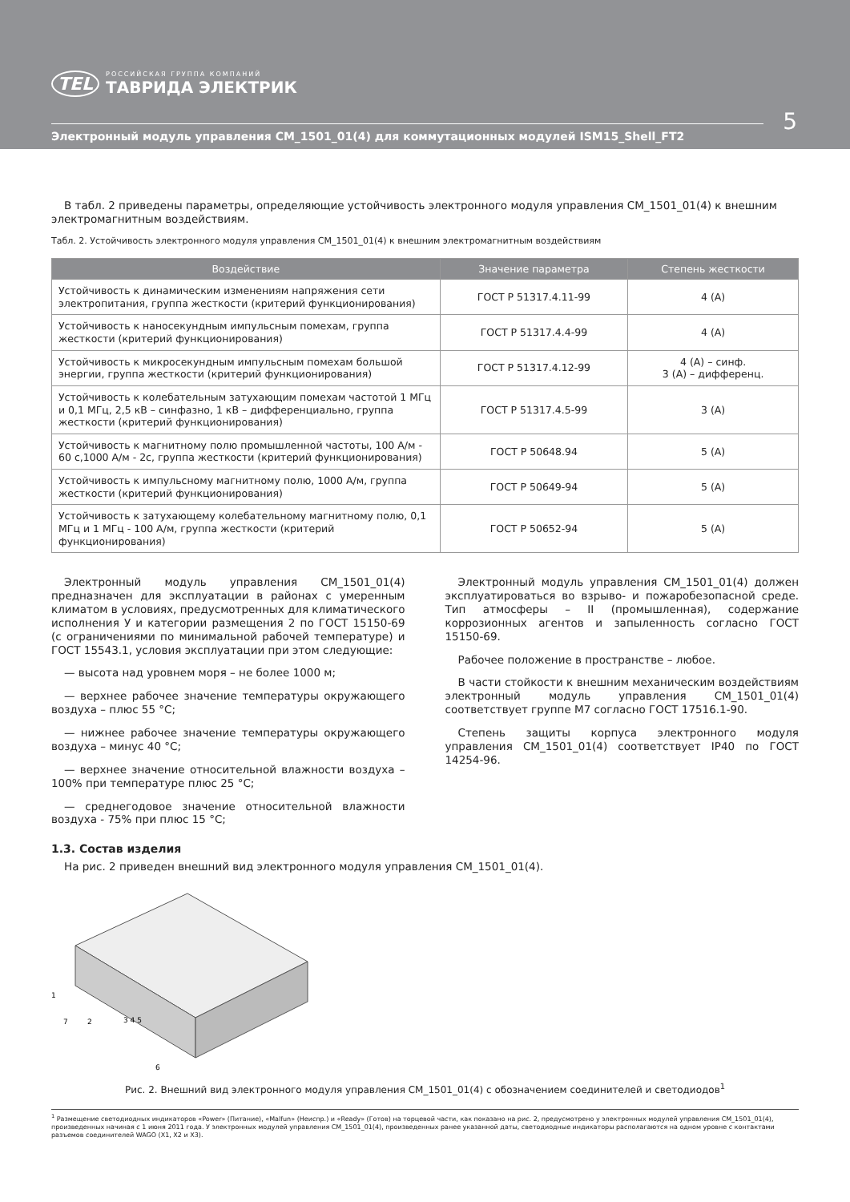TEL
РОССИЙСКАЯ ГРУППА КОМПАНИЙ
ТАВРИДА ЭЛЕКТРИК
5
Электронный модуль управления CM_1501_01(4) для коммутационных модулей ISM15_Shell_FT2
В табл. 2 приведены параметры, определяющие устойчивость электронного модуля управления CM_1501_01(4) к внешним электромагнитным воздействиям.
Табл. 2. Устойчивость электронного модуля управления CM_1501_01(4) к внешним электромагнитным воздействиям
| Воздействие | Значение параметра | Степень жесткости |
| --- | --- | --- |
| Устойчивость к динамическим изменениям напряжения сети электропитания, группа жесткости (критерий функционирования) | ГОСТ Р 51317.4.11-99 | 4 (А) |
| Устойчивость к наносекундным импульсным помехам, группа жесткости (критерий функционирования) | ГОСТ Р 51317.4.4-99 | 4 (А) |
| Устойчивость к микросекундным импульсным помехам большой энергии, группа жесткости (критерий функционирования) | ГОСТ Р 51317.4.12-99 | 4 (А) – синф. 3 (А) – дифференц. |
| Устойчивость к колебательным затухающим помехам частотой 1 МГц и 0,1 МГц, 2,5 кВ – синфазно, 1 кВ – дифференциально, группа жесткости (критерий функционирования) | ГОСТ Р 51317.4.5-99 | 3 (А) |
| Устойчивость к магнитному полю промышленной частоты, 100 А/м - 60 с,1000 А/м - 2с, группа жесткости (критерий функционирования) | ГОСТ Р 50648.94 | 5 (А) |
| Устойчивость к импульсному магнитному полю, 1000 А/м, группа жесткости (критерий функционирования) | ГОСТ Р 50649-94 | 5 (А) |
| Устойчивость к затухающему колебательному магнитному полю, 0,1 МГц и 1 МГц - 100 А/м, группа жесткости (критерий функционирования) | ГОСТ Р 50652-94 | 5 (А) |
Электронный модуль управления CM_1501_01(4) предназначен для эксплуатации в районах с умеренным климатом в условиях, предусмотренных для климатического исполнения У и категории размещения 2 по ГОСТ 15150-69 (с ограничениями по минимальной рабочей температуре) и ГОСТ 15543.1, условия эксплуатации при этом следующие:
— высота над уровнем моря – не более 1000 м;
— верхнее рабочее значение температуры окружающего воздуха – плюс 55 °С;
— нижнее рабочее значение температуры окружающего воздуха – минус 40 °С;
— верхнее значение относительной влажности воздуха – 100% при температуре плюс 25 °С;
— среднегодовое значение относительной влажности воздуха - 75% при плюс 15 °С;
Электронный модуль управления CM_1501_01(4) должен эксплуатироваться во взрыво- и пожаробезопасной среде. Тип атмосферы – II (промышленная), содержание коррозионных агентов и запыленность согласно ГОСТ 15150-69.
Рабочее положение в пространстве – любое.
В части стойкости к внешним механическим воздействиям электронный модуль управления CM_1501_01(4) соответствует группе М7 согласно ГОСТ 17516.1-90.
Степень защиты корпуса электронного модуля управления CM_1501_01(4) соответствует IP40 по ГОСТ 14254-96.
1.3. Состав изделия
На рис. 2 приведен внешний вид электронного модуля управления CM_1501_01(4).
1
7
2
3 4 5
6
Рис. 2. Внешний вид электронного модуля управления CM_1501_01(4) с обозначением соединителей и светодиодов<sup>1</sup>
<sup>1</sup> Размещение светодиодных индикаторов «Power» (Питание), «Malfun» (Неиспр.) и «Ready» (Готов) на торцевой части, как показано на рис. 2, предусмотрено у электронных модулей управления CM_1501_01(4), произведенных начиная с 1 июня 2011 года. У электронных модулей управления CM_1501_01(4), произведенных ранее указанной даты, светодиодные индикаторы располагаются на одном уровне с контактами разъемов соединителей WAGO (X1, X2 и X3).